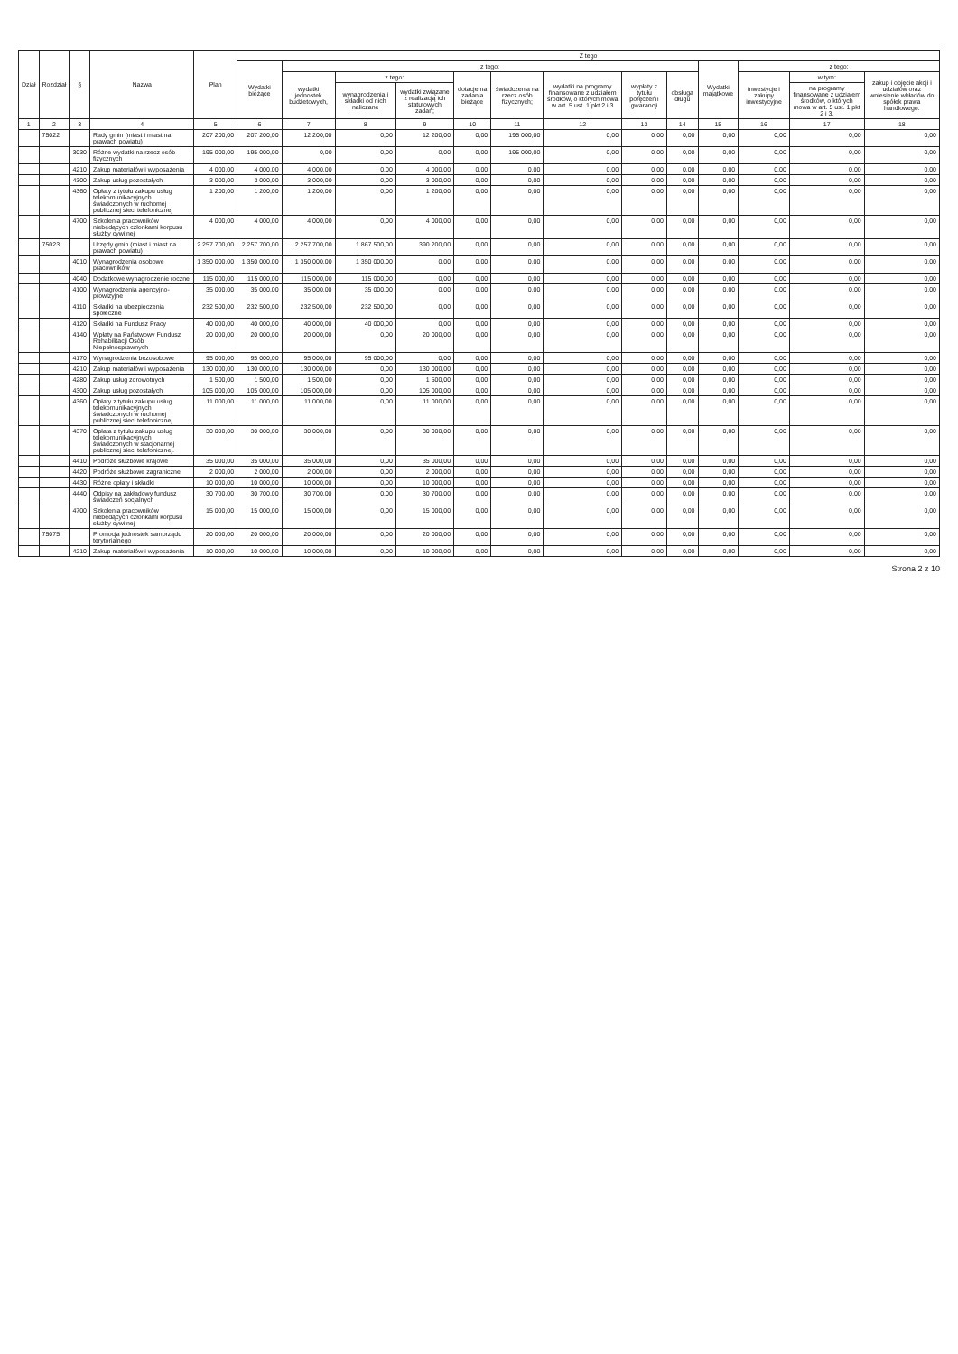| Dział | Rozdział | § | Nazwa | Plan | Z tego | | | | | | | | | | | | |
| --- | --- | --- | --- | --- | --- | --- | --- | --- | --- | --- | --- | --- | --- | --- | --- | --- | --- |
| | | | | | Wydatki bieżące | z tego: | | | | | | | | Wydatki majątkowe | z tego: | | |
| | | | | | | wydatki jednostek budżetowych, | z tego: | | dotacje na zadania bieżące | świadczenia na rzecz osób fizycznych; | wydatki na programy finansowane z udziałem środków, o których mowa w art. 5 ust. 1 pkt 2 i 3 | wypłaty z tytułu poręczeń i gwarancji | obsługa długu | | inwestycje i zakupy inwestycyjne | w tym: | zakup i objęcie akcji i udziałów oraz wniesienie wkładów do spółek prawa handlowego. |
| | | | | | | | wynagrodzenia i składki od nich naliczane | wydatki związane z realizacją ich statutowych zadań; | | | | | | | | na programy finansowane z udziałem środków, o których mowa w art. 5 ust. 1 pkt 2 i 3, | |
| 1 | 2 | 3 | 4 | 5 | 6 | 7 | 8 | 9 | 10 | 11 | 12 | 13 | 14 | 15 | 16 | 17 | 18 |
| | 75022 | | Rady gmin (miast i miast na prawach powiatu) | 207 200,00 | 207 200,00 | 12 200,00 | 0,00 | 12 200,00 | 0,00 | 195 000,00 | 0,00 | 0,00 | 0,00 | 0,00 | 0,00 | 0,00 | 0,00 |
| | | 3030 | Różne wydatki na rzecz osób fizycznych | 195 000,00 | 195 000,00 | 0,00 | 0,00 | 0,00 | 0,00 | 195 000,00 | 0,00 | 0,00 | 0,00 | 0,00 | 0,00 | 0,00 | 0,00 |
| | | 4210 | Zakup materiałów i wyposażenia | 4 000,00 | 4 000,00 | 4 000,00 | 0,00 | 4 000,00 | 0,00 | 0,00 | 0,00 | 0,00 | 0,00 | 0,00 | 0,00 | 0,00 | 0,00 |
| | | 4300 | Zakup usług pozostałych | 3 000,00 | 3 000,00 | 3 000,00 | 0,00 | 3 000,00 | 0,00 | 0,00 | 0,00 | 0,00 | 0,00 | 0,00 | 0,00 | 0,00 | 0,00 |
| | | 4360 | Opłaty z tytułu zakupu usług telekomunikacyjnych świadczonych w ruchomej publicznej sieci telefonicznej | 1 200,00 | 1 200,00 | 1 200,00 | 0,00 | 1 200,00 | 0,00 | 0,00 | 0,00 | 0,00 | 0,00 | 0,00 | 0,00 | 0,00 | 0,00 |
| | | 4700 | Szkolenia pracowników niebędących członkami korpusu służby cywilnej | 4 000,00 | 4 000,00 | 4 000,00 | 0,00 | 4 000,00 | 0,00 | 0,00 | 0,00 | 0,00 | 0,00 | 0,00 | 0,00 | 0,00 | 0,00 |
| | 75023 | | Urzędy gmin (miast i miast na prawach powiatu) | 2 257 700,00 | 2 257 700,00 | 2 257 700,00 | 1 867 500,00 | 390 200,00 | 0,00 | 0,00 | 0,00 | 0,00 | 0,00 | 0,00 | 0,00 | 0,00 | 0,00 |
| | | 4010 | Wynagrodzenia osobowe pracowników | 1 350 000,00 | 1 350 000,00 | 1 350 000,00 | 1 350 000,00 | 0,00 | 0,00 | 0,00 | 0,00 | 0,00 | 0,00 | 0,00 | 0,00 | 0,00 | 0,00 |
| | | 4040 | Dodatkowe wynagrodzenie roczne | 115 000,00 | 115 000,00 | 115 000,00 | 115 000,00 | 0,00 | 0,00 | 0,00 | 0,00 | 0,00 | 0,00 | 0,00 | 0,00 | 0,00 | 0,00 |
| | | 4100 | Wynagrodzenia agencyjno-prowizyjne | 35 000,00 | 35 000,00 | 35 000,00 | 35 000,00 | 0,00 | 0,00 | 0,00 | 0,00 | 0,00 | 0,00 | 0,00 | 0,00 | 0,00 | 0,00 |
| | | 4110 | Składki na ubezpieczenia społeczne | 232 500,00 | 232 500,00 | 232 500,00 | 232 500,00 | 0,00 | 0,00 | 0,00 | 0,00 | 0,00 | 0,00 | 0,00 | 0,00 | 0,00 | 0,00 |
| | | 4120 | Składki na Fundusz Pracy | 40 000,00 | 40 000,00 | 40 000,00 | 40 000,00 | 0,00 | 0,00 | 0,00 | 0,00 | 0,00 | 0,00 | 0,00 | 0,00 | 0,00 | 0,00 |
| | | 4140 | Wpłaty na Państwowy Fundusz Rehabilitacji Osób Niepełnosprawnych | 20 000,00 | 20 000,00 | 20 000,00 | 0,00 | 20 000,00 | 0,00 | 0,00 | 0,00 | 0,00 | 0,00 | 0,00 | 0,00 | 0,00 | 0,00 |
| | | 4170 | Wynagrodzenia bezosobowe | 95 000,00 | 95 000,00 | 95 000,00 | 95 000,00 | 0,00 | 0,00 | 0,00 | 0,00 | 0,00 | 0,00 | 0,00 | 0,00 | 0,00 | 0,00 |
| | | 4210 | Zakup materiałów i wyposażenia | 130 000,00 | 130 000,00 | 130 000,00 | 0,00 | 130 000,00 | 0,00 | 0,00 | 0,00 | 0,00 | 0,00 | 0,00 | 0,00 | 0,00 | 0,00 |
| | | 4280 | Zakup usług zdrowotnych | 1 500,00 | 1 500,00 | 1 500,00 | 0,00 | 1 500,00 | 0,00 | 0,00 | 0,00 | 0,00 | 0,00 | 0,00 | 0,00 | 0,00 | 0,00 |
| | | 4300 | Zakup usług pozostałych | 105 000,00 | 105 000,00 | 105 000,00 | 0,00 | 105 000,00 | 0,00 | 0,00 | 0,00 | 0,00 | 0,00 | 0,00 | 0,00 | 0,00 | 0,00 |
| | | 4360 | Opłaty z tytułu zakupu usług telekomunikacyjnych świadczonych w ruchomej publicznej sieci telefonicznej | 11 000,00 | 11 000,00 | 11 000,00 | 0,00 | 11 000,00 | 0,00 | 0,00 | 0,00 | 0,00 | 0,00 | 0,00 | 0,00 | 0,00 | 0,00 |
| | | 4370 | Opłata z tytułu zakupu usług telekomunikacyjnych świadczonych w stacjonarnej publicznej sieci telefonicznej. | 30 000,00 | 30 000,00 | 30 000,00 | 0,00 | 30 000,00 | 0,00 | 0,00 | 0,00 | 0,00 | 0,00 | 0,00 | 0,00 | 0,00 | 0,00 |
| | | 4410 | Podróże służbowe krajowe | 35 000,00 | 35 000,00 | 35 000,00 | 0,00 | 35 000,00 | 0,00 | 0,00 | 0,00 | 0,00 | 0,00 | 0,00 | 0,00 | 0,00 | 0,00 |
| | | 4420 | Podróże służbowe zagraniczne | 2 000,00 | 2 000,00 | 2 000,00 | 0,00 | 2 000,00 | 0,00 | 0,00 | 0,00 | 0,00 | 0,00 | 0,00 | 0,00 | 0,00 | 0,00 |
| | | 4430 | Różne opłaty i składki | 10 000,00 | 10 000,00 | 10 000,00 | 0,00 | 10 000,00 | 0,00 | 0,00 | 0,00 | 0,00 | 0,00 | 0,00 | 0,00 | 0,00 | 0,00 |
| | | 4440 | Odpisy na zakładowy fundusz świadczeń socjalnych | 30 700,00 | 30 700,00 | 30 700,00 | 0,00 | 30 700,00 | 0,00 | 0,00 | 0,00 | 0,00 | 0,00 | 0,00 | 0,00 | 0,00 | 0,00 |
| | | 4700 | Szkolenia pracowników niebędących członkami korpusu służby cywilnej | 15 000,00 | 15 000,00 | 15 000,00 | 0,00 | 15 000,00 | 0,00 | 0,00 | 0,00 | 0,00 | 0,00 | 0,00 | 0,00 | 0,00 | 0,00 |
| | 75075 | | Promocja jednostek samorządu terytorialnego | 20 000,00 | 20 000,00 | 20 000,00 | 0,00 | 20 000,00 | 0,00 | 0,00 | 0,00 | 0,00 | 0,00 | 0,00 | 0,00 | 0,00 | 0,00 |
| | | 4210 | Zakup materiałów i wyposażenia | 10 000,00 | 10 000,00 | 10 000,00 | 0,00 | 10 000,00 | 0,00 | 0,00 | 0,00 | 0,00 | 0,00 | 0,00 | 0,00 | 0,00 | 0,00 |
Strona 2 z 10